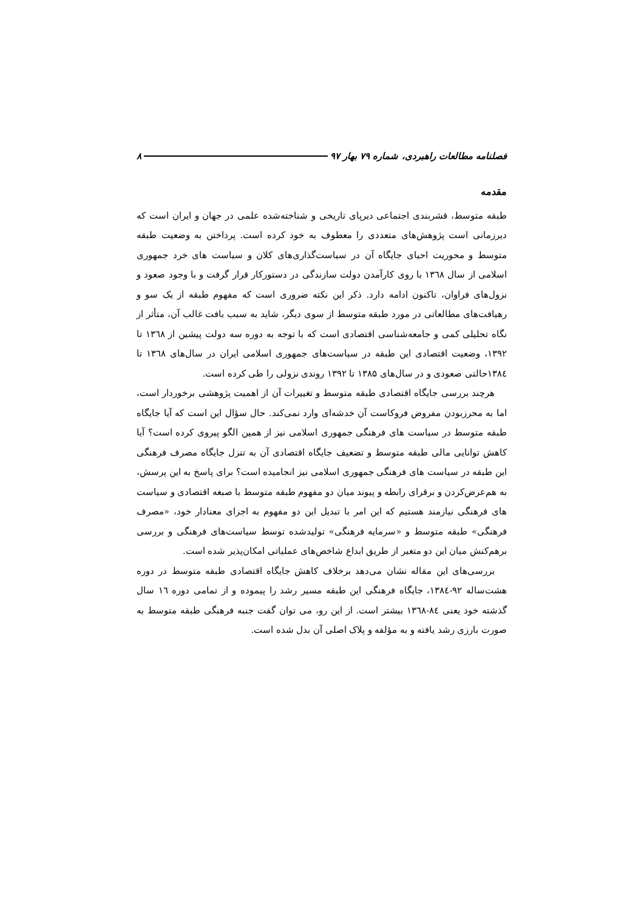فصلنامه مطالعات راهبردی، شماره ۷۹ بهار ۹۷ ۸
مقدمه
طبقه متوسط، قشربندی اجتماعی دیرپای تاریخی و شناخته‌شده علمی در جهان و ایران است که دیرزمانی است پژوهش‌های متعددی را معطوف به خود کرده است. پرداختن به وضعیت طبقه متوسط و محوریت احیای جایگاه آن در سیاست‌گذاری‌های کلان و سیاست های خرد جمهوری اسلامی از سال ۱۳٦۸ با روی کارآمدن دولت سازندگی در دستورکار قرار گرفت و با وجود صعود و نزول‌های فراوان، تاکنون ادامه دارد. ذکر این نکته ضروری است که مفهوم طبقه از یک سو و رهیافت‌های مطالعاتی در مورد طبقه متوسط از سوی دیگر، شاید به سبب بافت غالب آن، متأثر از نگاه تحلیلی کمی و جامعه‌شناسی اقتصادی است که با توجه به دوره سه دولت پیشین از ۱۳٦۸ تا ۱۳۹۲، وضعیت اقتصادی این طبقه در سیاست‌های جمهوری اسلامی ایران در سال‌های ۱۳٦۸ تا ۱۳۸٤حالتی صعودی و در سال‌های ۱۳۸۵ تا ۱۳۹۲ روندی نزولی را طی کرده است.
هرچند بررسی جایگاه اقتصادی طبقه متوسط و تغییرات آن از اهمیت پژوهشی برخوردار است، اما به محرزبودن مفروض فروکاست آن خدشه‌ای وارد نمی‌کند. حال سؤال این است که آیا جایگاه طبقه متوسط در سیاست های فرهنگی جمهوری اسلامی نیز از همین الگو پیروی کرده است؟ آیا کاهش توانایی مالی طبقه متوسط و تضعیف جایگاه اقتصادی آن به تنزل جایگاه مصرف فرهنگی این طبقه در سیاست های فرهنگی جمهوری اسلامی نیز انجامیده است؟ برای پاسخ به این پرسش، به هم‌عرض‌کردن و برقرای رابطه و پیوند میان دو مفهوم طبقه متوسط با صبغه اقتصادی و سیاست های فرهنگی نیازمند هستیم که این امر با تبدیل این دو مفهوم به اجزای معنادار خود، «مصرف فرهنگی» طبقه متوسط و «سرمایه فرهنگی» تولیدشده توسط سیاست‌های فرهنگی و بررسی برهم‌کنش میان این دو متغیر از طریق ابداع شاخص‌های عملیاتی امکان‌پذیر شده است.
بررسی‌های این مقاله نشان می‌دهد برخلاف کاهش جایگاه اقتصادی طبقه متوسط در دوره هشت‌ساله ۹۲-۱۳۸٤، جایگاه فرهنگی این طبقه مسیر رشد را پیموده و از تمامی دوره ۱٦ سال گذشته خود یعنی ۸٤-۱۳٦۸ بیشتر است. از این رو، می توان گفت جنبه فرهنگی طبقه متوسط به صورت بارزی رشد یافته و به مؤلفه و پلاک اصلی آن بدل شده است.